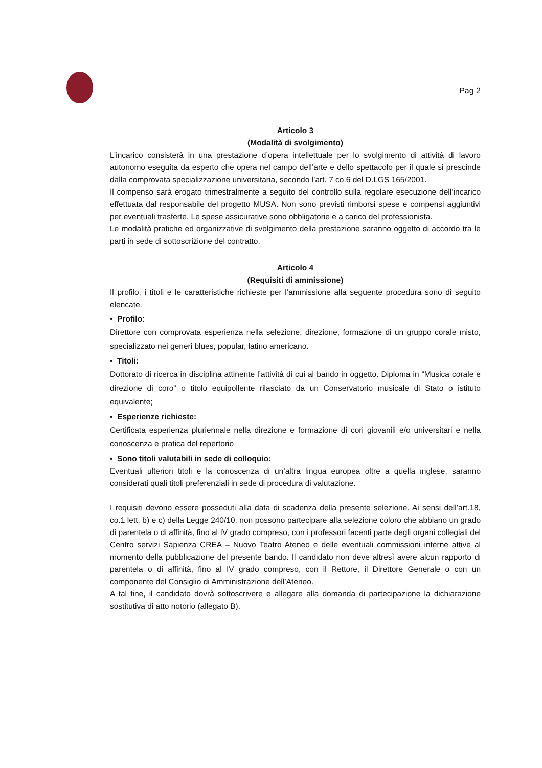Pag 2
Articolo 3
(Modalità di svolgimento)
L’incarico consisterà in una prestazione d’opera intellettuale per lo svolgimento di attività di lavoro autonomo eseguita da esperto che opera nel campo dell’arte e dello spettacolo per il quale si prescinde dalla comprovata specializzazione universitaria, secondo l’art. 7 co.6 del D.LGS 165/2001.
Il compenso sarà erogato trimestralmente a seguito del controllo sulla regolare esecuzione dell’incarico effettuata dal responsabile del progetto MUSA. Non sono previsti rimborsi spese e compensi aggiuntivi per eventuali trasferte. Le spese assicurative sono obbligatorie e a carico del professionista.
Le modalità pratiche ed organizzative di svolgimento della prestazione saranno oggetto di accordo tra le parti in sede di sottoscrizione del contratto.
Articolo 4
(Requisiti di ammissione)
Il profilo, i titoli e le caratteristiche richieste per l’ammissione alla seguente procedura sono di seguito elencate.
• Profilo:
Direttore con comprovata esperienza nella selezione, direzione, formazione di un gruppo corale misto, specializzato nei generi blues, popular, latino americano.
• Titoli:
Dottorato di ricerca in disciplina attinente l’attività di cui al bando in oggetto. Diploma in “Musica corale e direzione di coro” o titolo equipollente rilasciato da un Conservatorio musicale di Stato o istituto equivalente;
• Esperienze richieste:
Certificata esperienza pluriennale nella direzione e formazione di cori giovanili e/o universitari e nella conoscenza e pratica del repertorio
• Sono titoli valutabili in sede di colloquio:
Eventuali ulteriori titoli e la conoscenza di un’altra lingua europea oltre a quella inglese, saranno considerati quali titoli preferenziali in sede di procedura di valutazione.
I requisiti devono essere posseduti alla data di scadenza della presente selezione. Ai sensi dell’art.18, co.1 lett. b) e c) della Legge 240/10, non possono partecipare alla selezione coloro che abbiano un grado di parentela o di affinità, fino al IV grado compreso, con i professori facenti parte degli organi collegiali del Centro servizi Sapienza CREA – Nuovo Teatro Ateneo e delle eventuali commissioni interne attive al momento della pubblicazione del presente bando. Il candidato non deve altresì avere alcun rapporto di parentela o di affinità, fino al IV grado compreso, con il Rettore, il Direttore Generale o con un componente del Consiglio di Amministrazione dell’Ateneo.
A tal fine, il candidato dovrà sottoscrivere e allegare alla domanda di partecipazione la dichiarazione sostitutiva di atto notorio (allegato B).